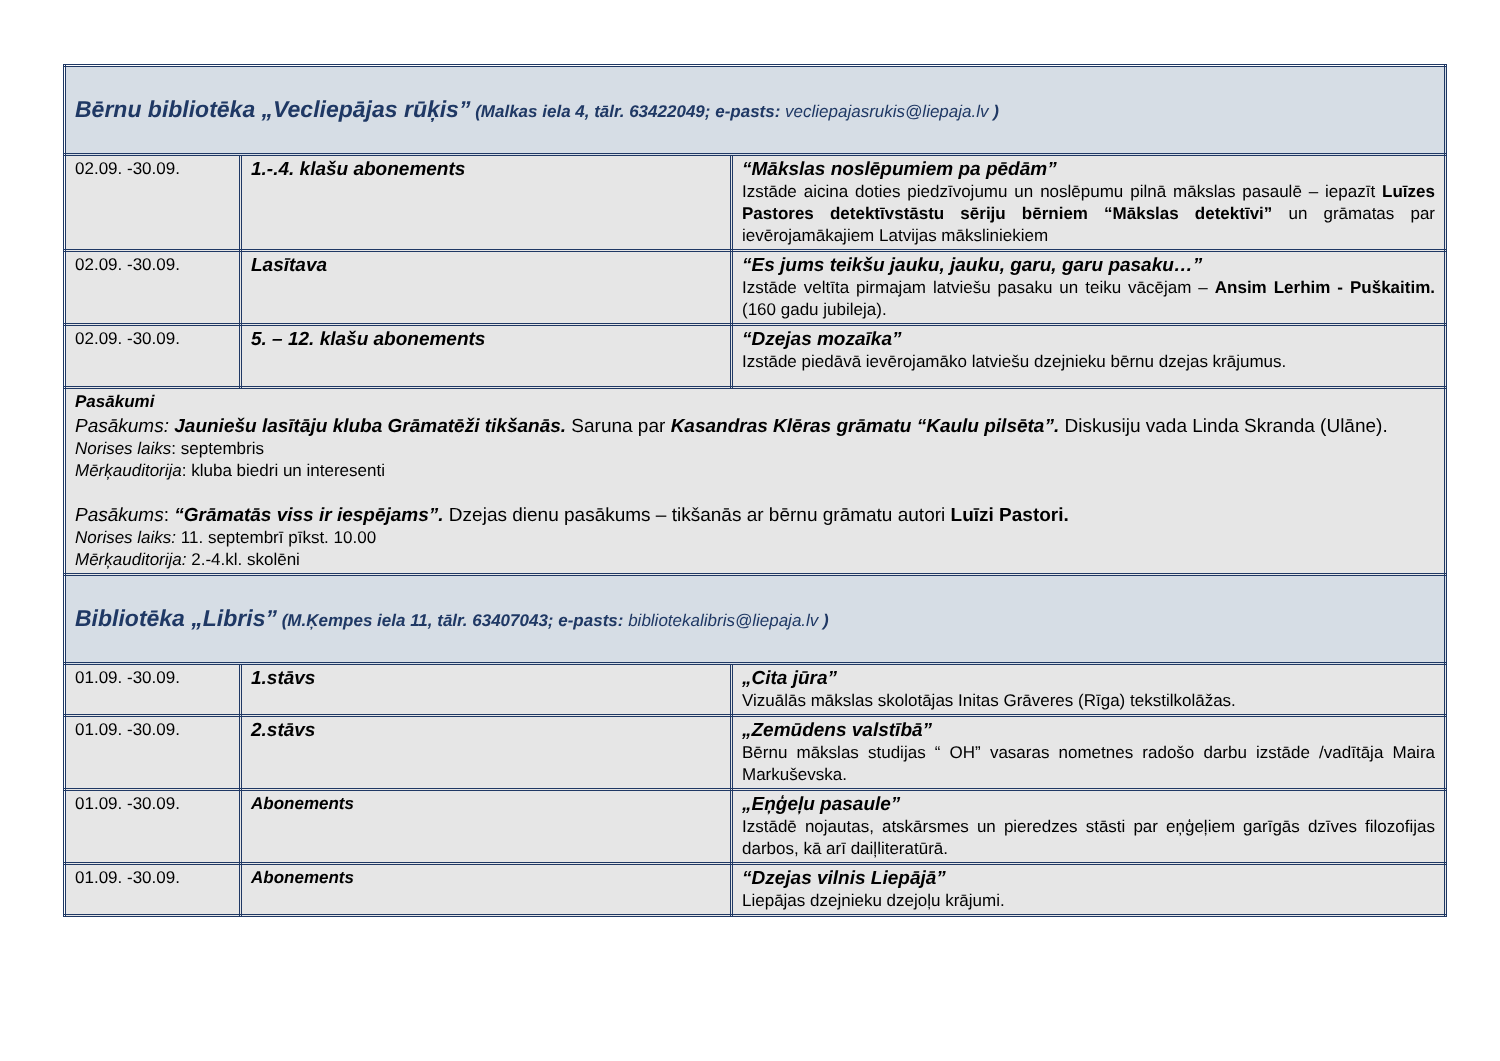| Bērnu bibliotēka „Vecliepājas rūķis” (Malkas iela 4, tālr. 63422049; e-pasts: vecliepajasrukis@liepaja.lv ) | | |
| 02.09. -30.09. | 1.-.4. klašu abonements | “Mākslas noslēpumiem pa pēdām” Izstāde aicina doties piedzīvojumu un noslēpumu pilnā mākslas pasaulē – iepazīt Luīzes Pastores detektīvstāstu sēriju bērniem “Mākslas detektīvi” un grāmatas par ievērojamākajiem Latvijas māksliniekiem |
| 02.09. -30.09. | Lasītava | “Es jums teikšu jauku, jauku, garu, garu pasaku…” Izstāde veltīta pirmajam latviešu pasaku un teiku vācējam – Ansim Lerhim - Puškaitim. (160 gadu jubileja). |
| 02.09. -30.09. | 5. – 12. klašu abonements | “Dzejas mozaīka” Izstāde piedāvā ievērojamāko latviešu dzejnieku bērnu dzejas krājumus. |
| Pasākumi Pasākums: Jauniešu lasītāju kluba Grāmatēži tikšanās. Saruna par Kasandras Klēras grāmatu “Kaulu pilsēta”. Diskusiju vada Linda Skranda (Ulāne). Norises laiks : septembris Mērķauditorija : kluba biedri un interesenti Pasākums : “Grāmatās viss ir iespējams”. Dzejas dienu pasākums – tikšanās ar bērnu grāmatu autori Luīzi Pastori. Norises laiks: 11. septembrī pīkst. 10.00 Mērķauditorija: 2.-4.kl. skolēni | | |
| Bibliotēka „Libris” (M.Ķempes iela 11, tālr. 63407043; e-pasts: bibliotekalibris@liepaja.lv ) | | |
| 01.09. -30.09. | 1.stāvs | „Cita jūra” Vizuālās mākslas skolotājas Initas Grāveres (Rīga) tekstilkolāžas. |
| 01.09. -30.09. | 2.stāvs | „Zemūdens valstībā” Bērnu mākslas studijas “ OH” vasaras nometnes radošo darbu izstāde /vadītāja Maira Markuševska. |
| 01.09. -30.09. | Abonements | „Eņģeļu pasaule” Izstādē nojautas, atskārsmes un pieredzes stāsti par eņģeļiem garīgās dzīves filozofijas darbos, kā arī daiļliteratūrā. |
| 01.09. -30.09. | Abonements | “Dzejas vilnis Liepājā” Liepājas dzejnieku dzejoļu krājumi. |